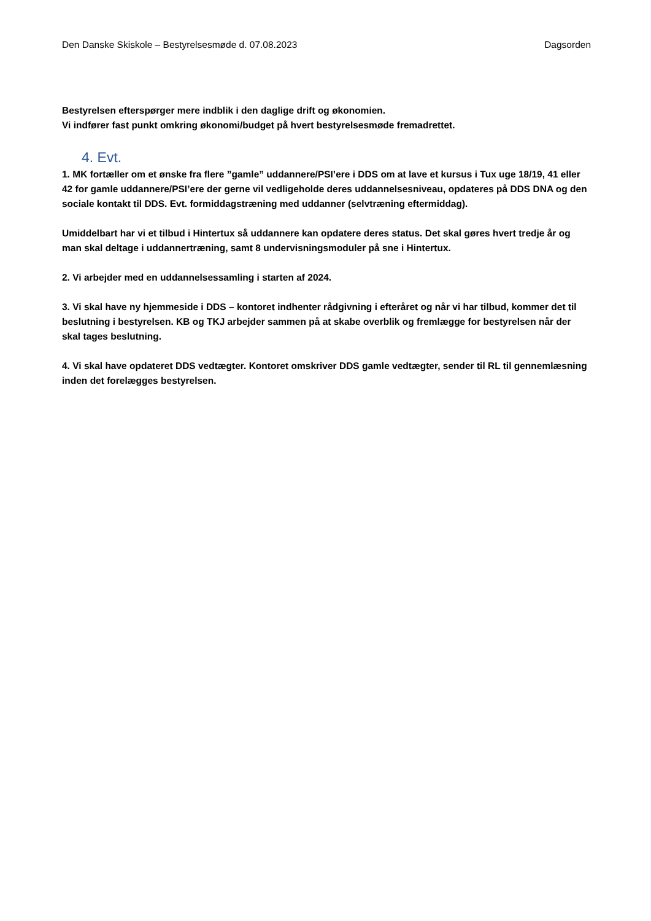Den Danske Skiskole – Bestyrelsesmøde d. 07.08.2023 Dagsorden
Bestyrelsen efterspørger mere indblik i den daglige drift og økonomien.
Vi indfører fast punkt omkring økonomi/budget på hvert bestyrelsesmøde fremadrettet.
4. Evt.
1. MK fortæller om et ønske fra flere ”gamle” uddannere/PSI’ere i DDS om at lave et kursus i Tux uge 18/19, 41 eller 42 for gamle uddannere/PSI’ere der gerne vil vedligeholde deres uddannelsesniveau, opdateres på DDS DNA og den sociale kontakt til DDS. Evt. formiddagstræning med uddanner (selvtræning eftermiddag).
Umiddelbart har vi et tilbud i Hintertux så uddannere kan opdatere deres status. Det skal gøres hvert tredje år og man skal deltage i uddannertræning, samt 8 undervisningsmoduler på sne i Hintertux.
2. Vi arbejder med en uddannelsessamling i starten af 2024.
3. Vi skal have ny hjemmeside i DDS – kontoret indhenter rådgivning i efteråret og når vi har tilbud, kommer det til beslutning i bestyrelsen. KB og TKJ arbejder sammen på at skabe overblik og fremlægge for bestyrelsen når der skal tages beslutning.
4. Vi skal have opdateret DDS vedtægter. Kontoret omskriver DDS gamle vedtægter, sender til RL til gennemlæsning inden det forelægges bestyrelsen.